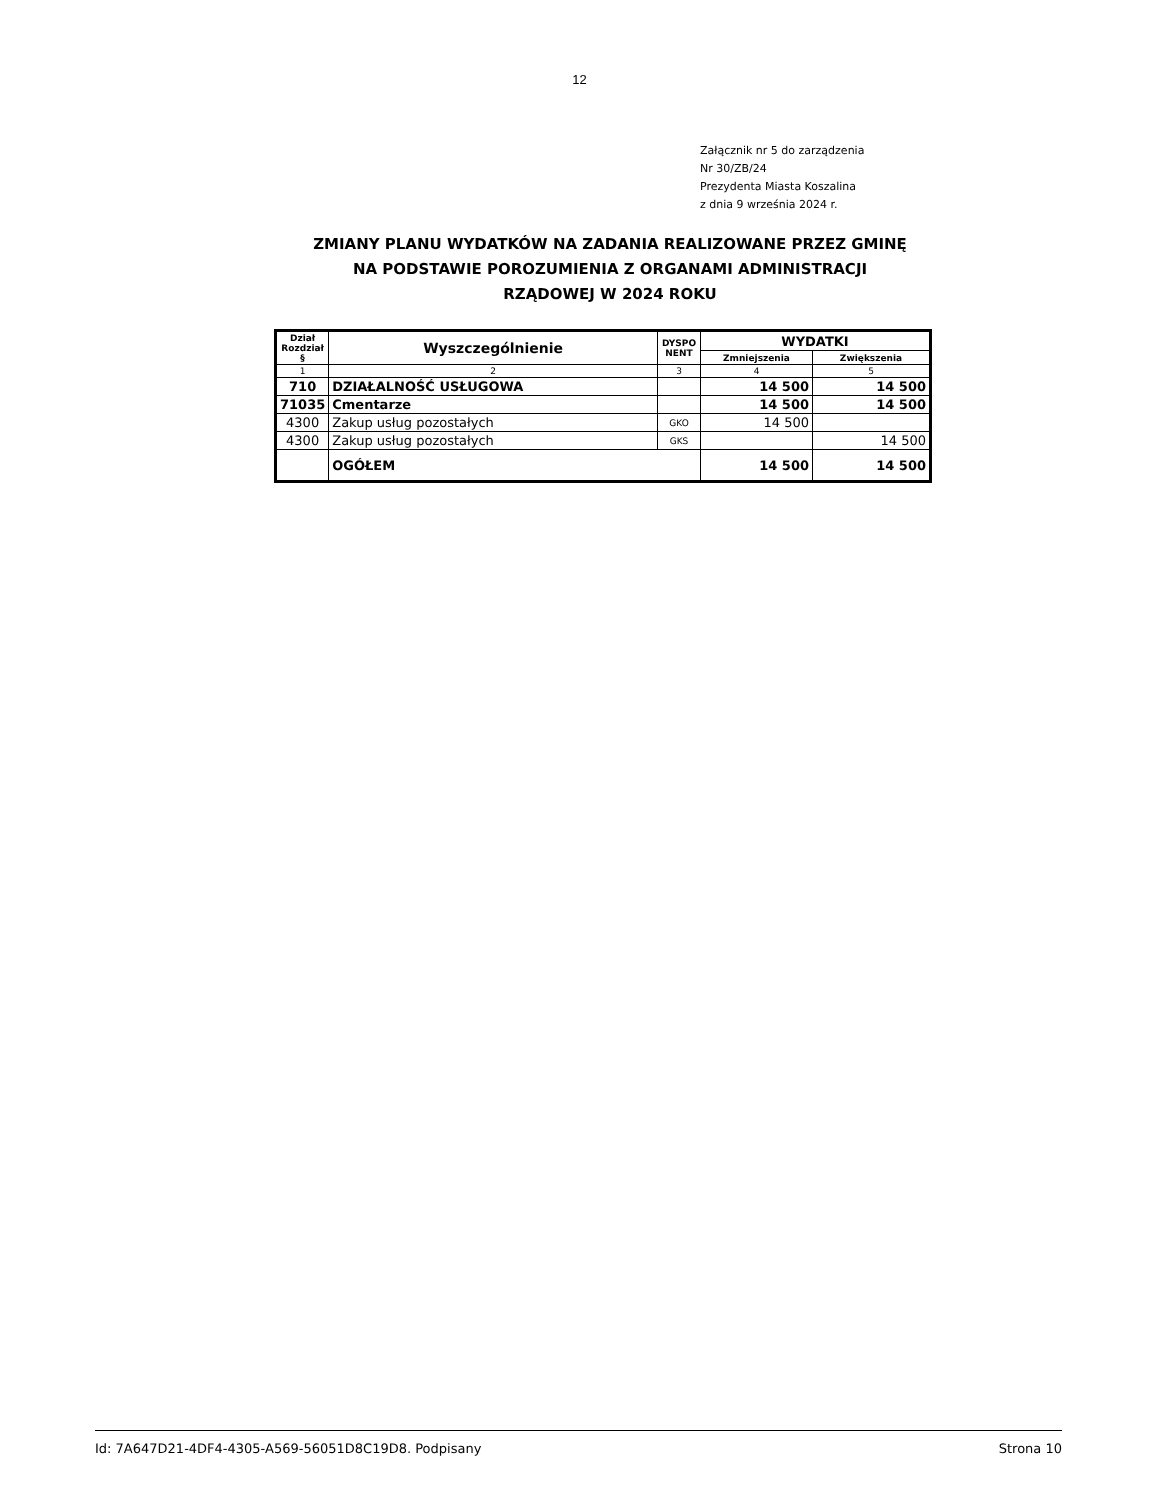12
Załącznik nr 5 do zarządzenia
Nr 30/ZB/24
Prezydenta Miasta Koszalina
z dnia 9 września 2024 r.
ZMIANY PLANU WYDATKÓW NA ZADANIA REALIZOWANE PRZEZ GMINĘ NA PODSTAWIE POROZUMIENIA Z ORGANAMI ADMINISTRACJI RZĄDOWEJ W 2024 ROKU
| Dział Rozdział § | Wyszczególnienie | DYSPO NENT | WYDATKI | |
| --- | --- | --- | --- | --- |
| | | | Zmniejszenia | Zwiększenia |
| 1 | 2 | 3 | 4 | 5 |
| 710 | DZIAŁALNOŚĆ USŁUGOWA | | 14 500 | 14 500 |
| 71035 | Cmentarze | | 14 500 | 14 500 |
| 4300 | Zakup usług pozostałych | GKO | 14 500 | |
| 4300 | Zakup usług pozostałych | GKS | | 14 500 |
| | OGÓŁEM | | 14 500 | 14 500 |
Id: 7A647D21-4DF4-4305-A569-56051D8C19D8. Podpisany Strona 10